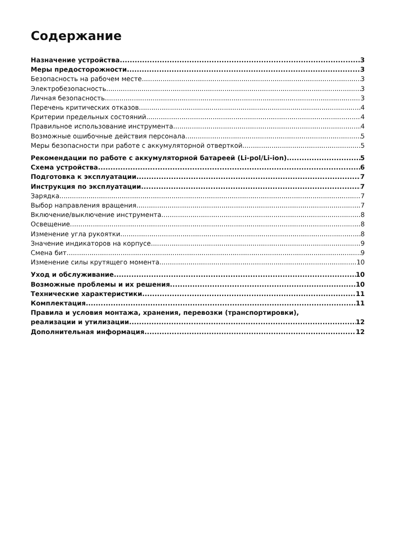Содержание
Назначение устройства 3
Меры предосторожности 3
Безопасность на рабочем месте 3
Электробезопасность 3
Личная безопасность 3
Перечень критических отказов 4
Критерии предельных состояний 4
Правильное использование инструмента 4
Возможные ошибочные действия персонала 5
Меры безопасности при работе с аккумуляторной отверткой 5
Рекомендации по работе с аккумуляторной батареей (Li-pol/Li-ion) 5
Схема устройства 6
Подготовка к эксплуатации 7
Инструкция по эксплуатации 7
Зарядка 7
Выбор направления вращения 7
Включение/выключение инструмента 8
Освещение 8
Изменение угла рукоятки 8
Значение индикаторов на корпусе 9
Смена бит 9
Изменение силы крутящего момента 10
Уход и обслуживание 10
Возможные проблемы и их решения 10
Технические характеристики 11
Комплектация 11
Правила и условия монтажа, хранения, перевозки (транспортировки),
реализации и утилизации 12
Дополнительная информация 12